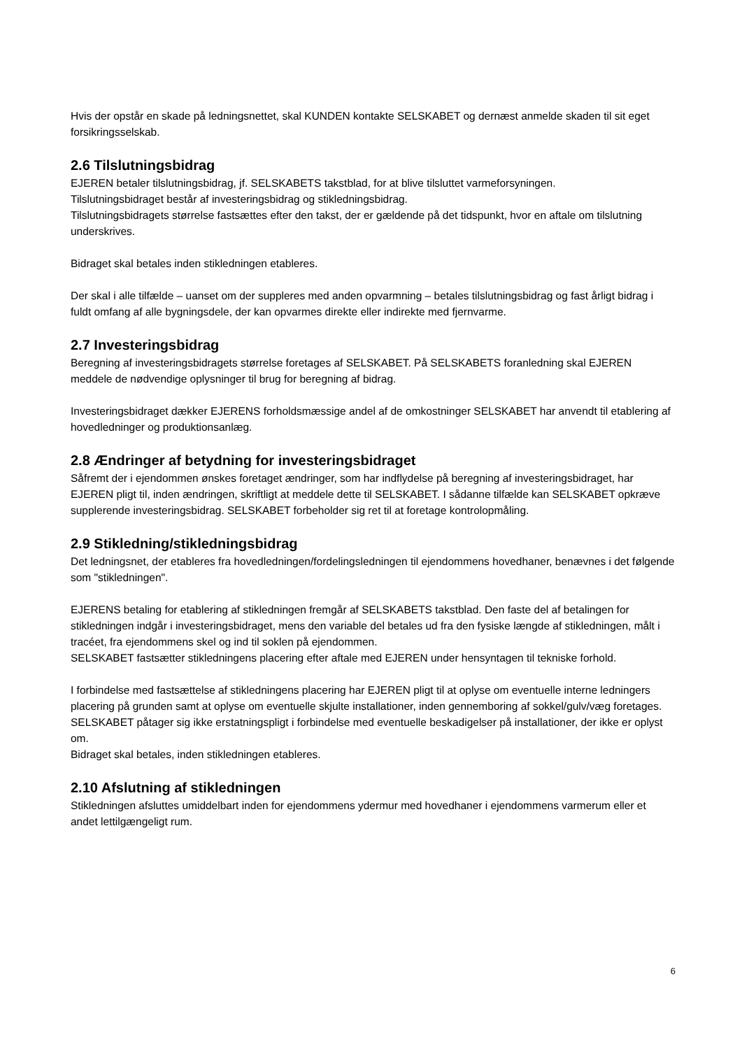Hvis der opstår en skade på ledningsnettet, skal KUNDEN kontakte SELSKABET og dernæst anmelde skaden til sit eget forsikringsselskab.
2.6 Tilslutningsbidrag
EJEREN betaler tilslutningsbidrag, jf. SELSKABETS takstblad, for at blive tilsluttet varmeforsyningen.
Tilslutningsbidraget består af investeringsbidrag og stikledningsbidrag.
Tilslutningsbidragets størrelse fastsættes efter den takst, der er gældende på det tidspunkt, hvor en aftale om tilslutning underskrives.
Bidraget skal betales inden stikledningen etableres.
Der skal i alle tilfælde – uanset om der suppleres med anden opvarmning – betales tilslutningsbidrag og fast årligt bidrag i fuldt omfang af alle bygningsdele, der kan opvarmes direkte eller indirekte med fjernvarme.
2.7 Investeringsbidrag
Beregning af investeringsbidragets størrelse foretages af SELSKABET. På SELSKABETS foranledning skal EJEREN meddele de nødvendige oplysninger til brug for beregning af bidrag.
Investeringsbidraget dækker EJERENS forholdsmæssige andel af de omkostninger SELSKABET har anvendt til etablering af hovedledninger og produktionsanlæg.
2.8 Ændringer af betydning for investeringsbidraget
Såfremt der i ejendommen ønskes foretaget ændringer, som har indflydelse på beregning af investeringsbidraget, har EJEREN pligt til, inden ændringen, skriftligt at meddele dette til SELSKABET. I sådanne tilfælde kan SELSKABET opkræve supplerende investeringsbidrag. SELSKABET forbeholder sig ret til at foretage kontrolopmåling.
2.9 Stikledning/stikledningsbidrag
Det ledningsnet, der etableres fra hovedledningen/fordelingsledningen til ejendommens hovedhaner, benævnes i det følgende som "stikledningen".
EJERENS betaling for etablering af stikledningen fremgår af SELSKABETS takstblad. Den faste del af betalingen for stikledningen indgår i investeringsbidraget, mens den variable del betales ud fra den fysiske længde af stikledningen, målt i tracéet, fra ejendommens skel og ind til soklen på ejendommen.
SELSKABET fastsætter stikledningens placering efter aftale med EJEREN under hensyntagen til tekniske forhold.
I forbindelse med fastsættelse af stikledningens placering har EJEREN pligt til at oplyse om eventuelle interne ledningers placering på grunden samt at oplyse om eventuelle skjulte installationer, inden gennemboring af sokkel/gulv/væg foretages.
SELSKABET påtager sig ikke erstatningspligt i forbindelse med eventuelle beskadigelser på installationer, der ikke er oplyst om.
Bidraget skal betales, inden stikledningen etableres.
2.10 Afslutning af stikledningen
Stikledningen afsluttes umiddelbart inden for ejendommens ydermur med hovedhaner i ejendommens varmerum eller et andet lettilgængeligt rum.
6